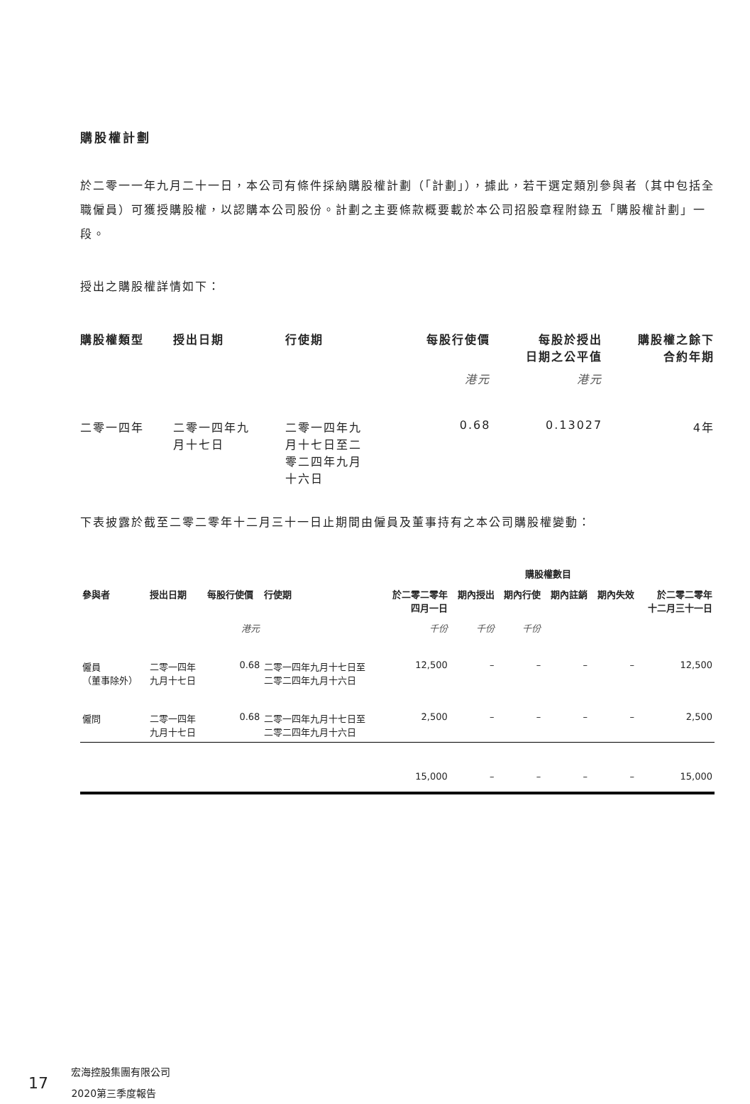購股權計劃
於二零一一年九月二十一日，本公司有條件採納購股權計劃（「計劃」），據此，若干選定類別參與者（其中包括全職僱員）可獲授購股權，以認購本公司股份。計劃之主要條款概要載於本公司招股章程附錄五「購股權計劃」一段。
授出之購股權詳情如下：
| 購股權類型 | 授出日期 | 行使期 | 每股行使價 | 每股於授出 日期之公平值 | 購股權之餘下 合約年期 |
| --- | --- | --- | --- | --- | --- |
| | | | 港元 | 港元 | |
| 二零一四年 | 二零一四年九 月十七日 | 二零一四年九 月十七日至二 零二四年九月 十六日 | 0.68 | 0.13027 | 4年 |
下表披露於截至二零二零年十二月三十一日止期間由僱員及董事持有之本公司購股權變動：
| | | | | 購股權數目 | | | | | |
| --- | --- | --- | --- | --- | --- | --- | --- | --- | --- |
| 參與者 | 授出日期 | 每股行使價 | 行使期 | 於二零二零年 四月一日 | 期內授出 | 期內行使 | 期內註銷 | 期內失效 | 於二零二零年 十二月三十一日 |
| | | 港元 | | 千份 | 千份 | 千份 | | | |
| 僱員 （董事除外） | 二零一四年 九月十七日 | 0.68 | 二零一四年九月十七日至 二零二四年九月十六日 | 12,500 | – | – | – | – | 12,500 |
| 僱問 | 二零一四年 九月十七日 | 0.68 | 二零一四年九月十七日至 二零二四年九月十六日 | 2,500 | – | – | – | – | 2,500 |
| | | | | 15,000 | – | – | – | – | 15,000 |
17 宏海控股集團有限公司
2020第三季度報告